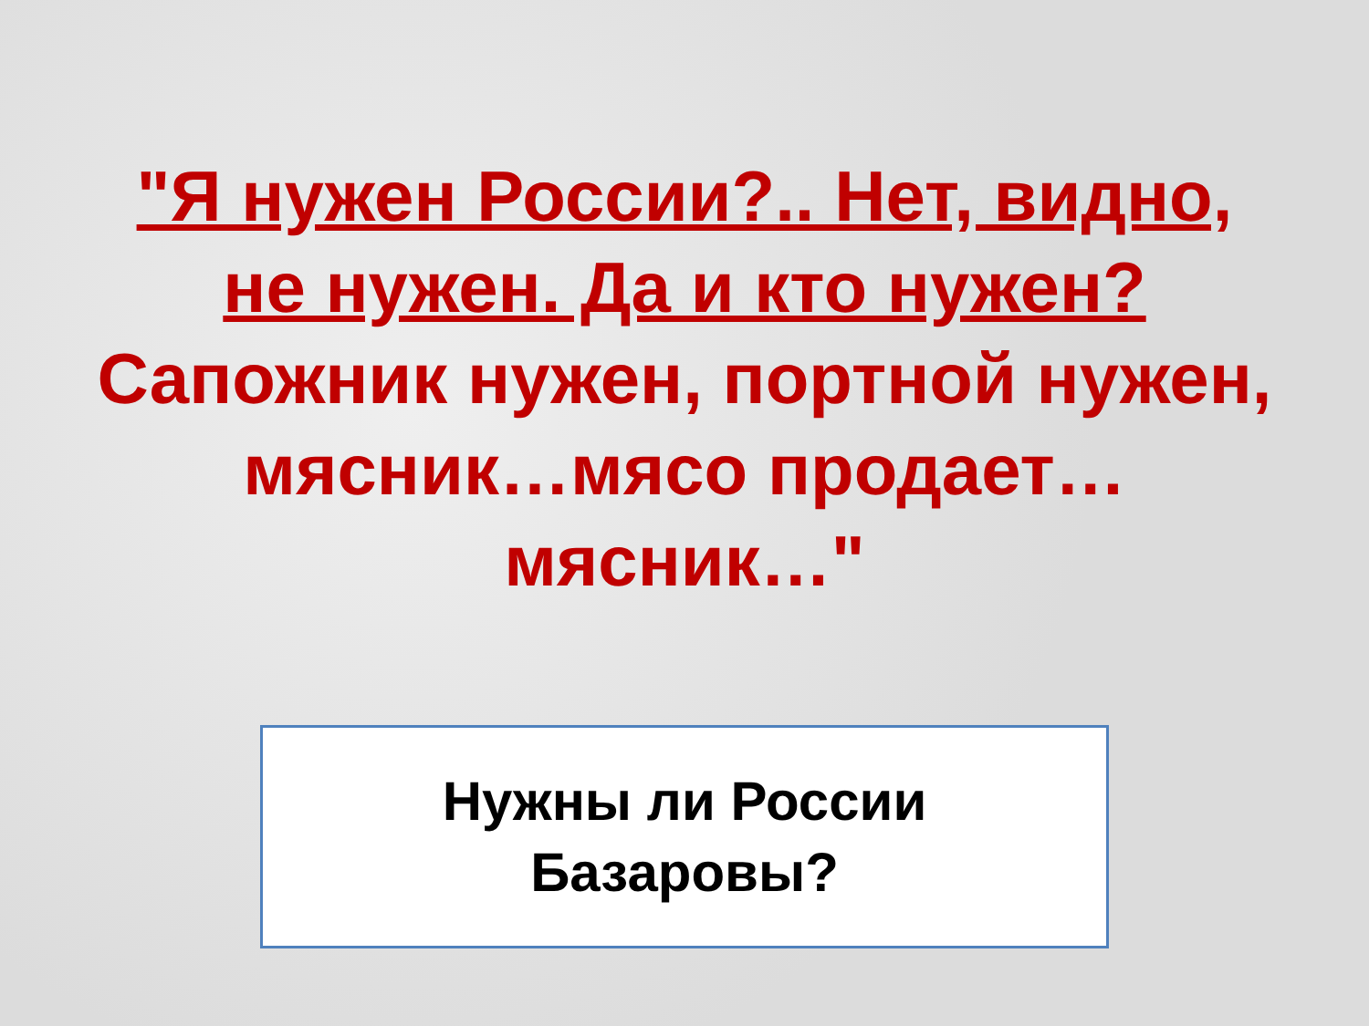"Я нужен России?.. Нет, видно, не нужен. Да и кто нужен? Сапожник нужен, портной нужен, мясник…мясо продает… мясник…"
Нужны ли России
Базаровы?